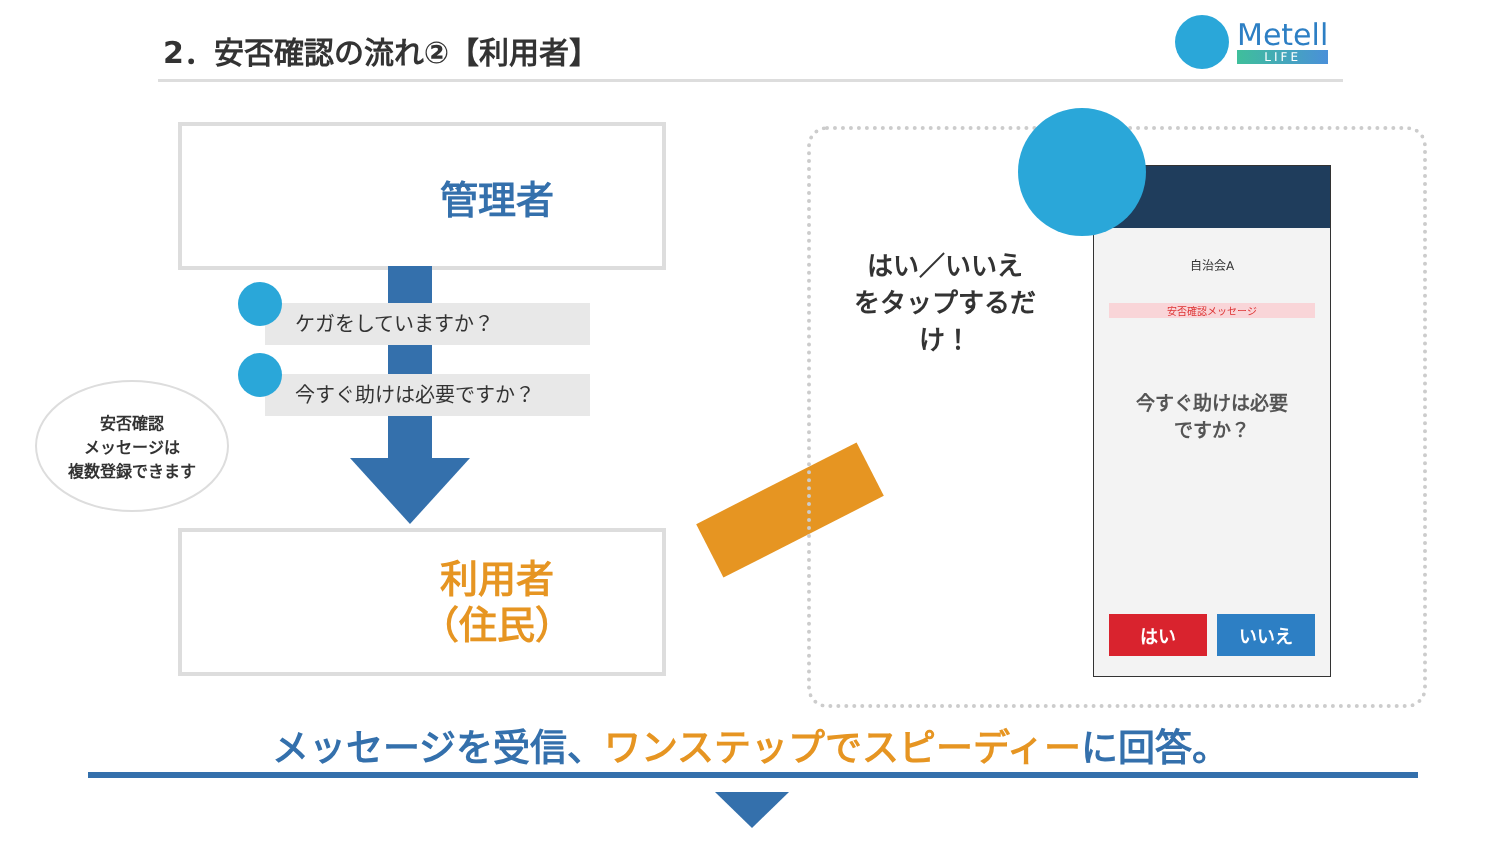2．安否確認の流れ②【利用者】
Metell
LIFE
管理者
ケガをしていますか？
今すぐ助けは必要ですか？
安否確認
メッセージは
複数登録できます
利用者
（住民）
自治会A
安否確認メッセージ
今すぐ助けは必要
ですか？
はい いいえ
はい／いいえ
をタップするだけ！
メッセージを受信、ワンステップでスピーディーに回答。